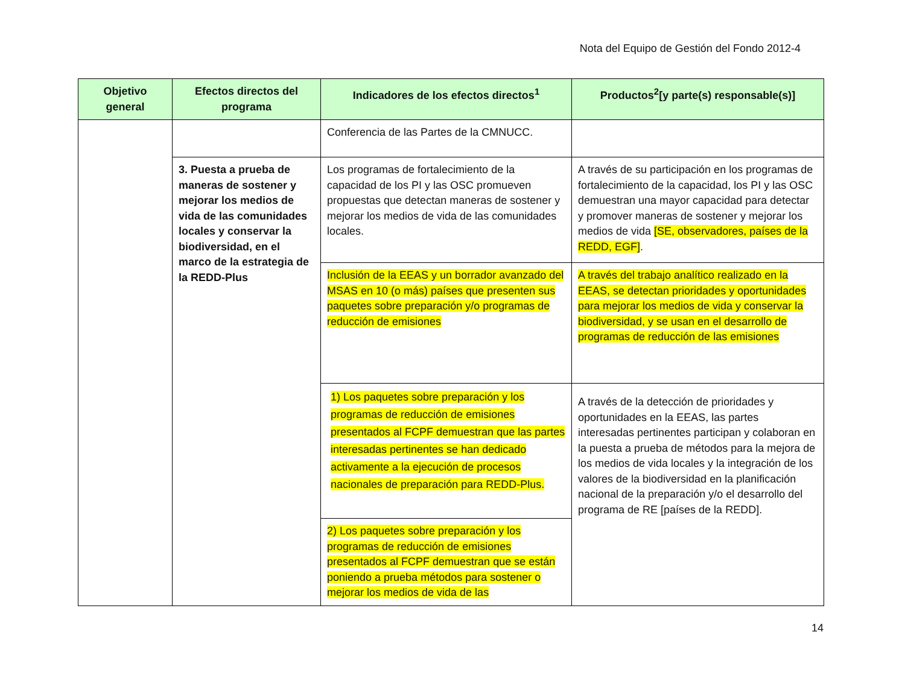Nota del Equipo de Gestión del Fondo 2012-4
| Objetivo general | Efectos directos del programa | Indicadores de los efectos directos<sup>1</sup> | Productos<sup>2</sup>[y parte(s) responsable(s)] |
| --- | --- | --- | --- |
| | | Conferencia de las Partes de la CMNUCC. | |
| | 3. Puesta a prueba de maneras de sostener y mejorar los medios de vida de las comunidades locales y conservar la biodiversidad, en el marco de la estrategia de la REDD-Plus | Los programas de fortalecimiento de la capacidad de los PI y las OSC promueven propuestas que detectan maneras de sostener y mejorar los medios de vida de las comunidades locales. | A través de su participación en los programas de fortalecimiento de la capacidad, los PI y las OSC demuestran una mayor capacidad para detectar y promover maneras de sostener y mejorar los medios de vida [SE, observadores, países de la REDD, EGF] . |
| | | Inclusión de la EEAS y un borrador avanzado del MSAS en 10 (o más) países que presenten sus paquetes sobre preparación y/o programas de reducción de emisiones | A través del trabajo analítico realizado en la EEAS, se detectan prioridades y oportunidades para mejorar los medios de vida y conservar la biodiversidad, y se usan en el desarrollo de programas de reducción de las emisiones |
| | | 1) Los paquetes sobre preparación y los programas de reducción de emisiones presentados al FCPF demuestran que las partes interesadas pertinentes se han dedicado activamente a la ejecución de procesos nacionales de preparación para REDD-Plus. | A través de la detección de prioridades y oportunidades en la EEAS, las partes interesadas pertinentes participan y colaboran en la puesta a prueba de métodos para la mejora de los medios de vida locales y la integración de los valores de la biodiversidad en la planificación nacional de la preparación y/o el desarrollo del programa de RE [países de la REDD]. |
| | | 2) Los paquetes sobre preparación y los programas de reducción de emisiones presentados al FCPF demuestran que se están poniendo a prueba métodos para sostener o mejorar los medios de vida de las | |
14